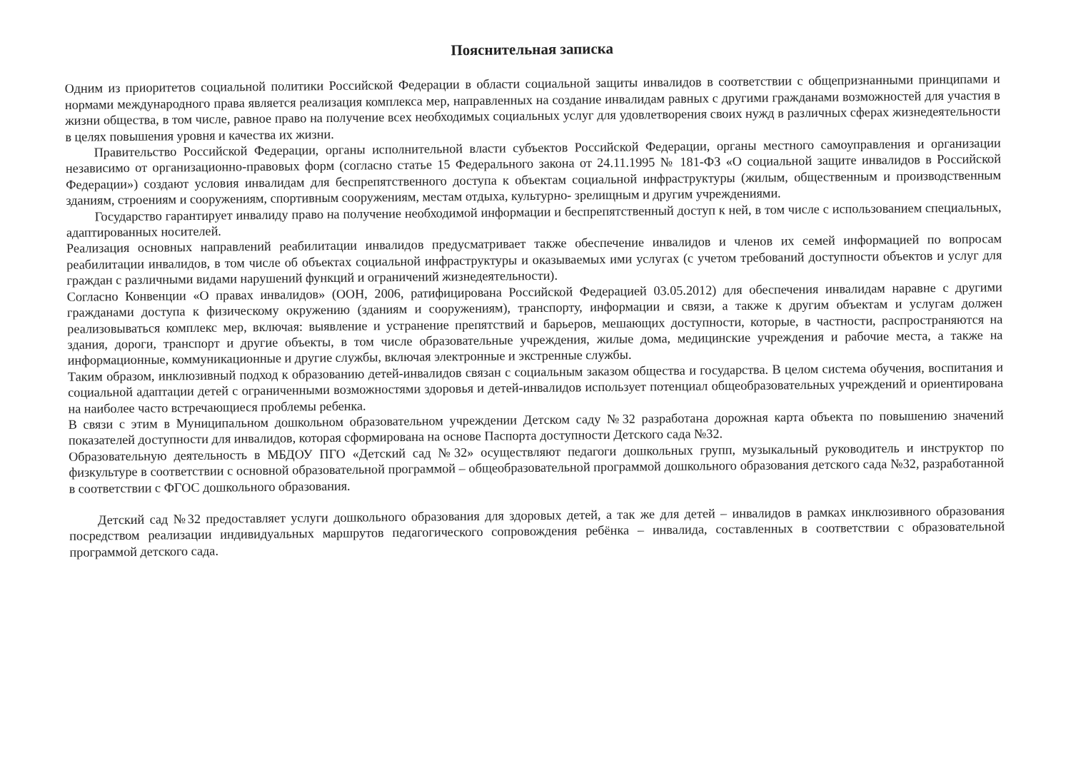Пояснительная записка
Одним из приоритетов социальной политики Российской Федерации в области социальной защиты инвалидов в соответствии с общепризнанными принципами и нормами международного права является реализация комплекса мер, направленных на создание инвалидам равных с другими гражданами возможностей для участия в жизни общества, в том числе, равное право на получение всех необходимых социальных услуг для удовлетворения своих нужд в различных сферах жизнедеятельности в целях повышения уровня и качества их жизни.
Правительство Российской Федерации, органы исполнительной власти субъектов Российской Федерации, органы местного самоуправления и организации независимо от организационно-правовых форм (согласно статье 15 Федерального закона от 24.11.1995 № 181-ФЗ «О социальной защите инвалидов в Российской Федерации») создают условия инвалидам для беспрепятственного доступа к объектам социальной инфраструктуры (жилым, общественным и производственным зданиям, строениям и сооружениям, спортивным сооружениям, местам отдыха, культурно- зрелищным и другим учреждениями.
Государство гарантирует инвалиду право на получение необходимой информации и беспрепятственный доступ к ней, в том числе с использованием специальных, адаптированных носителей.
Реализация основных направлений реабилитации инвалидов предусматривает также обеспечение инвалидов и членов их семей информацией по вопросам реабилитации инвалидов, в том числе об объектах социальной инфраструктуры и оказываемых ими услугах (с учетом требований доступности объектов и услуг для граждан с различными видами нарушений функций и ограничений жизнедеятельности).
Согласно Конвенции «О правах инвалидов» (ООН, 2006, ратифицирована Российской Федерацией 03.05.2012) для обеспечения инвалидам наравне с другими гражданами доступа к физическому окружению (зданиям и сооружениям), транспорту, информации и связи, а также к другим объектам и услугам должен реализовываться комплекс мер, включая: выявление и устранение препятствий и барьеров, мешающих доступности, которые, в частности, распространяются на здания, дороги, транспорт и другие объекты, в том числе образовательные учреждения, жилые дома, медицинские учреждения и рабочие места, а также на информационные, коммуникационные и другие службы, включая электронные и экстренные службы.
Таким образом, инклюзивный подход к образованию детей-инвалидов связан с социальным заказом общества и государства. В целом система обучения, воспитания и социальной адаптации детей с ограниченными возможностями здоровья и детей-инвалидов использует потенциал общеобразовательных учреждений и ориентирована на наиболее часто встречающиеся проблемы ребенка.
В связи с этим в Муниципальном дошкольном образовательном учреждении Детском саду №32 разработана дорожная карта объекта по повышению значений показателей доступности для инвалидов, которая сформирована на основе Паспорта доступности Детского сада №32.
Образовательную деятельность в МБДОУ ПГО «Детский сад №32» осуществляют педагоги дошкольных групп, музыкальный руководитель и инструктор по физкультуре в соответствии с основной образовательной программой – общеобразовательной программой дошкольного образования детского сада №32, разработанной в соответствии с ФГОС дошкольного образования.
Детский сад №32 предоставляет услуги дошкольного образования для здоровых детей, а так же для детей – инвалидов в рамках инклюзивного образования посредством реализации индивидуальных маршрутов педагогического сопровождения ребёнка – инвалида, составленных в соответствии с образовательной программой детского сада.